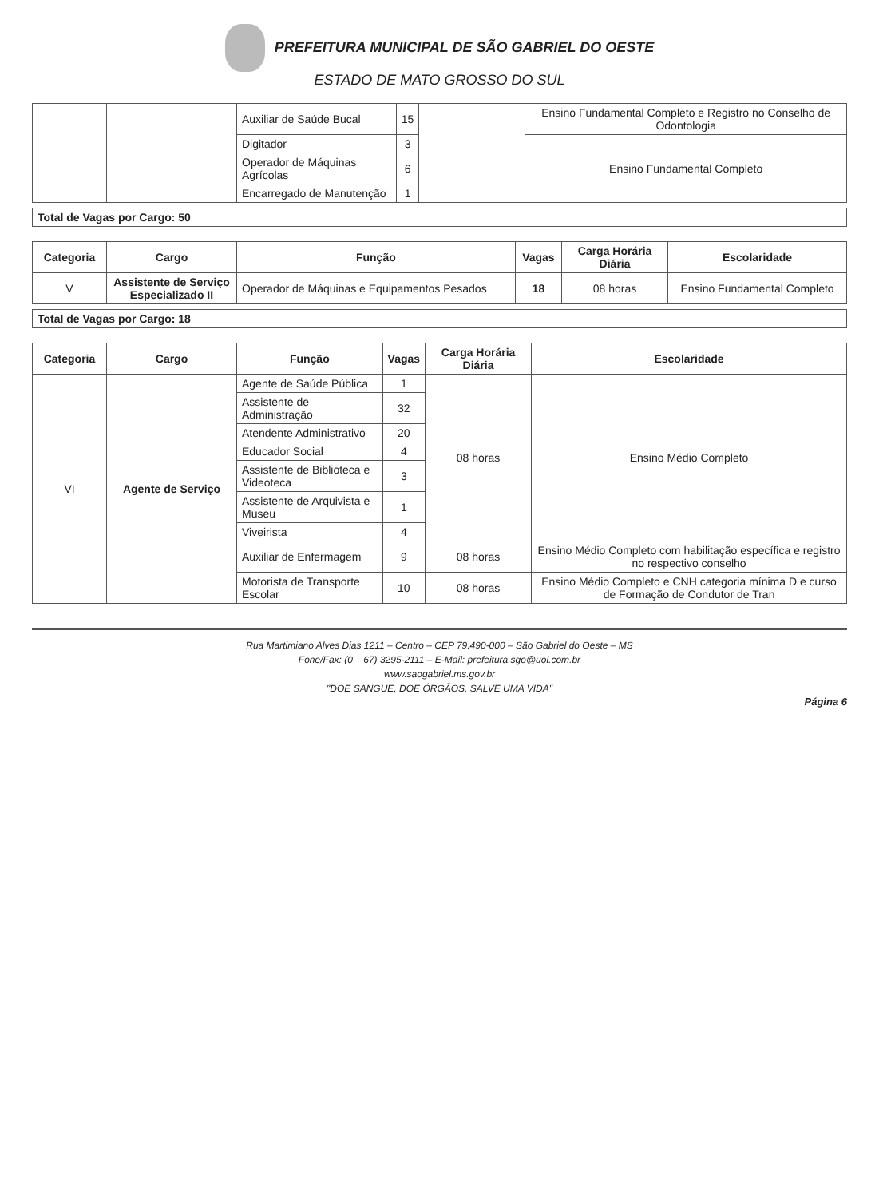PREFEITURA MUNICIPAL DE SÃO GABRIEL DO OESTE
ESTADO DE MATO GROSSO DO SUL
| | | Auxiliar de Saúde Bucal | 15 | | Ensino Fundamental Completo e Registro no Conselho de Odontologia |
| | | Digitador | 3 | | Ensino Fundamental Completo |
| | | Operador de Máquinas Agrícolas | 6 | | |
| | | Encarregado de Manutenção | 1 | | |
Total de Vagas por Cargo: 50
| Categoria | Cargo | Função | Vagas | Carga Horária Diária | Escolaridade |
| --- | --- | --- | --- | --- | --- |
| V | Assistente de Serviço Especializado II | Operador de Máquinas e Equipamentos Pesados | 18 | 08 horas | Ensino Fundamental Completo |
Total de Vagas por Cargo: 18
| Categoria | Cargo | Função | Vagas | Carga Horária Diária | Escolaridade |
| --- | --- | --- | --- | --- | --- |
| VI | Agente de Serviço | Agente de Saúde Pública | 1 | 08 horas | Ensino Médio Completo |
| | | Assistente de Administração | 32 | | |
| | | Atendente Administrativo | 20 | | |
| | | Educador Social | 4 | | |
| | | Assistente de Biblioteca e Videoteca | 3 | | |
| | | Assistente de Arquivista e Museu | 1 | | |
| | | Viveirista | 4 | | |
| | | Auxiliar de Enfermagem | 9 | 08 horas | Ensino Médio Completo com habilitação específica e registro no respectivo conselho |
| | | Motorista de Transporte Escolar | 10 | 08 horas | Ensino Médio Completo e CNH categoria mínima D e curso de Formação de Condutor de Tran |
Rua Martimiano Alves Dias 1211 – Centro – CEP 79.490-000 – São Gabriel do Oeste – MS
Fone/Fax: (0__67) 3295-2111 – E-Mail: prefeitura.sgo@uol.com.br
www.saogabriel.ms.gov.br
"DOE SANGUE, DOE ÓRGÃOS, SALVE UMA VIDA"
Página 6